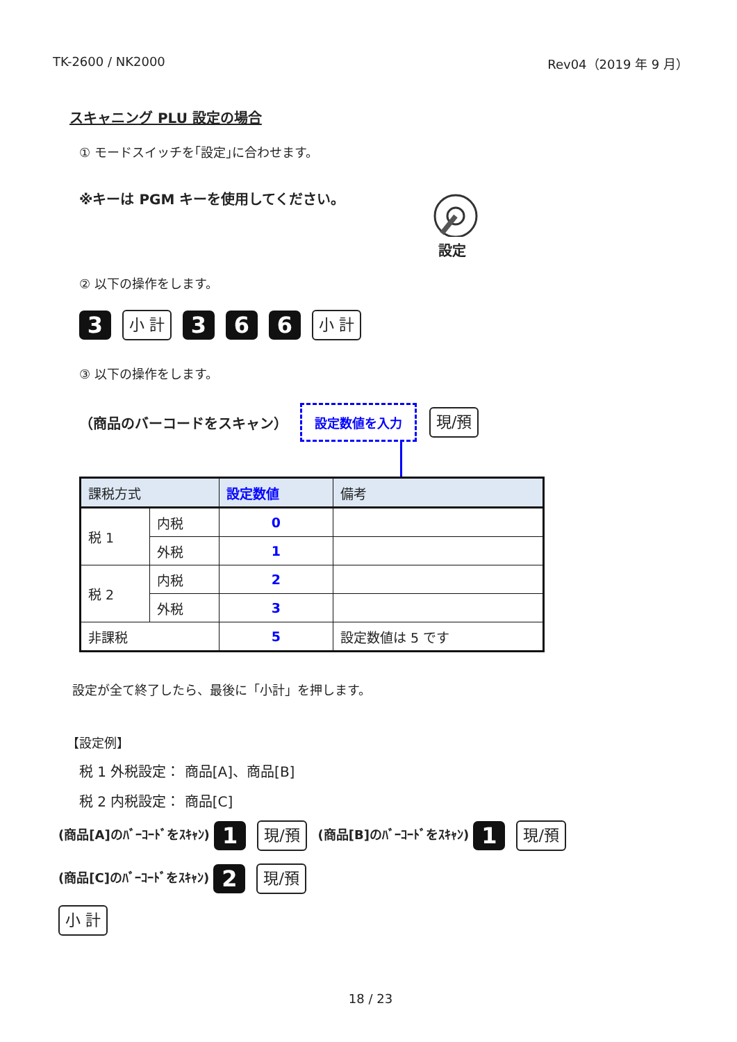TK-2600 / NK2000 Rev04（2019 年 9 月）
スキャニング PLU 設定の場合
① モードスイッチを｢設定｣に合わせます。
※キーは PGM キーを使用してください。
設定
② 以下の操作をします。
3 小 計 3 6 6 小 計
③ 以下の操作をします。
（商品のバーコードをスキャン） 設定数値を入力 現/預
| 課税方式 | | 設定数値 | 備考 |
| --- | --- | --- | --- |
| 税 1 | 内税 | 0 | |
| | 外税 | 1 | |
| 税 2 | 内税 | 2 | |
| | 外税 | 3 | |
| 非課税 | | 5 | 設定数値は 5 です |
設定が全て終了したら、最後に「小計」を押します。
【設定例】
税 1 外税設定： 商品[A]、商品[B]
税 2 内税設定： 商品[C]
(商品[A]のﾊﾞｰｺｰﾄﾞをｽｷｬﾝ) 1 現/預 (商品[B]のﾊﾞｰｺｰﾄﾞをｽｷｬﾝ) 1 現/預
(商品[C]のﾊﾞｰｺｰﾄﾞをｽｷｬﾝ) 2 現/預
小 計
18 / 23